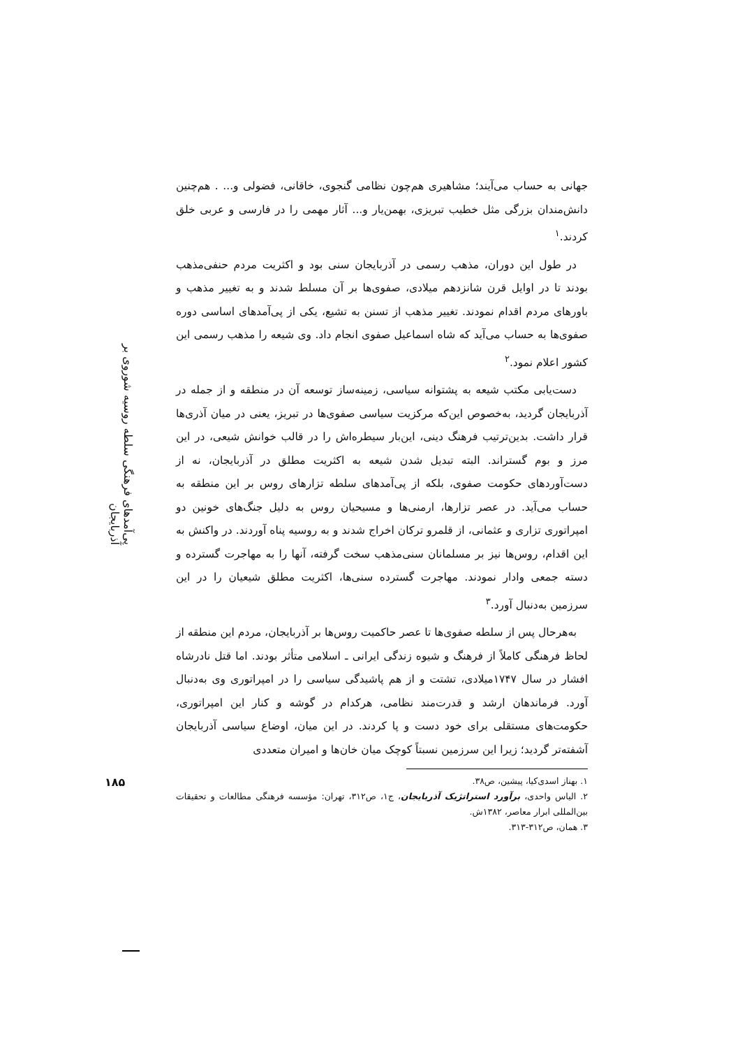پی‌آمدهای فرهنگی سلطه روسیه شوروی بر آذربایجان
۱۸۵
جهانی به حساب می‌آیند؛ مشاهیری هم‌چون نظامی گنجوی، خاقانی، فضولی و... . هم‌چنین دانش‌مندان بزرگی مثل خطیب تبریزی، بهمن‌یار و... آثار مهمی را در فارسی و عربی خلق کردند.<sup>۱</sup>
در طول این دوران، مذهب رسمی در آذربایجان سنی بود و اکثریت مردم حنفی‌مذهب بودند تا در اوایل قرن شانزدهم میلادی، صفوی‌ها بر آن مسلط شدند و به تغییر مذهب و باورهای مردم اقدام نمودند. تغییر مذهب از تسنن به تشیع، یکی از پی‌آمدهای اساسی دوره صفوی‌ها به حساب می‌آید که شاه اسماعیل صفوی انجام داد. وی شیعه را مذهب رسمی این کشور اعلام نمود.<sup>۲</sup>
دست‌یابی مکتب شیعه به پشتوانه سیاسی، زمینه‌ساز توسعه آن در منطقه و از جمله در آذربایجان گردید، به‌خصوص این‌که مرکزیت سیاسی صفوی‌ها در تبریز، یعنی در میان آذری‌ها قرار داشت. بدین‌ترتیب فرهنگ دینی، این‌بار سیطره‌اش را در قالب خوانش شیعی، در این مرز و بوم گستراند. البته تبدیل شدن شیعه به اکثریت مطلق در آذربایجان، نه از دست‌آوردهای حکومت صفوی، بلکه از پی‌آمدهای سلطه تزارهای روس بر این منطقه به حساب می‌آید. در عصر تزارها، ارمنی‌ها و مسیحیان روس به دلیل جنگ‌های خونین دو امپراتوری تزاری و عثمانی، از قلمرو ترکان اخراج شدند و به روسیه پناه آوردند. در واکنش به این اقدام، روس‌ها نیز بر مسلمانان سنی‌مذهب سخت گرفته، آنها را به مهاجرت گسترده و دسته جمعی وادار نمودند. مهاجرت گسترده سنی‌ها، اکثریت مطلق شیعیان را در این سرزمین به‌دنبال آورد.<sup>۳</sup>
به‌هرحال پس از سلطه صفوی‌ها تا عصر حاکمیت روس‌ها بر آذربایجان، مردم این منطقه از لحاظ فرهنگی کاملاً از فرهنگ و شیوه زندگی ایرانی ـ اسلامی متأثر بودند. اما قتل نادرشاه افشار در سال ۱۷۴۷میلادی، تشتت و از هم پاشیدگی سیاسی را در امپراتوری وی به‌دنبال آورد. فرماندهان ارشد و قدرت‌مند نظامی، هرکدام در گوشه و کنار این امپراتوری، حکومت‌های مستقلی برای خود دست و پا کردند. در این میان، اوضاع سیاسی آذربایجان آشفته‌تر گردید؛ زیرا این سرزمین نسبتاً کوچک میان خان‌ها و امیران متعددی
۱. بهناز اسدی‌کیا، پیشین، ص۳۸.
۲. الیاس واحدی، برآورد استراتژیک آذربایجان، ج۱، ص۳۱۲، تهران: مؤسسه فرهنگی مطالعات و تحقیقات بین‌المللی ابرار معاصر، ۱۳۸۲ش.
۳. همان، ص۳۱۲-۳۱۳.